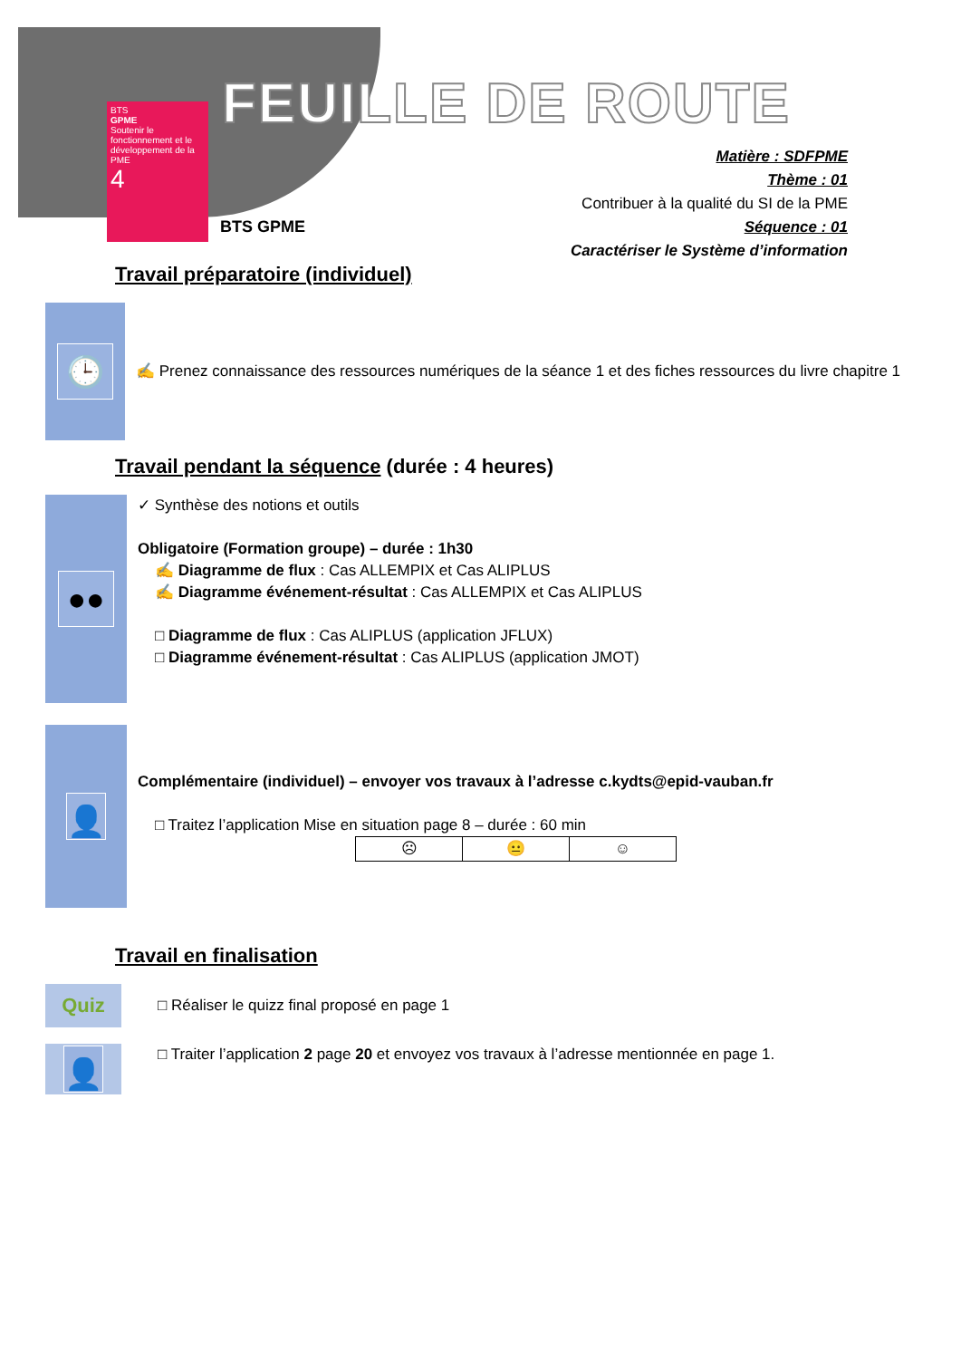BTS
GPME
Soutenir le fonctionnement et le développement de la PME
4
FEUILLE DE ROUTE
BTS GPME
Matière : SDFPME
Thème : 01
Contribuer à la qualité du SI de la PME
Séquence : 01
Caractériser le Système d’information
Travail préparatoire (individuel)
🕒
✍ Prenez connaissance des ressources numériques de la séance 1 et des fiches ressources du livre chapitre 1
Travail pendant la séquence (durée : 4 heures)
●●
✓ Synthèse des notions et outils
Obligatoire (Formation groupe) – durée : 1h30
✍ Diagramme de flux : Cas ALLEMPIX et Cas ALIPLUS
✍ Diagramme événement-résultat : Cas ALLEMPIX et Cas ALIPLUS
□ Diagramme de flux : Cas ALIPLUS (application JFLUX)
□ Diagramme événement-résultat : Cas ALIPLUS (application JMOT)
👤
Complémentaire (individuel) – envoyer vos travaux à l’adresse c.kydts@epid-vauban.fr
□ Traitez l’application Mise en situation page 8 – durée : 60 min
| ☹ | 😐 | ☺ |
Travail en finalisation
Quiz
□ Réaliser le quizz final proposé en page 1
👤
□ Traiter l’application 2 page 20 et envoyez vos travaux à l’adresse mentionnée en page 1.